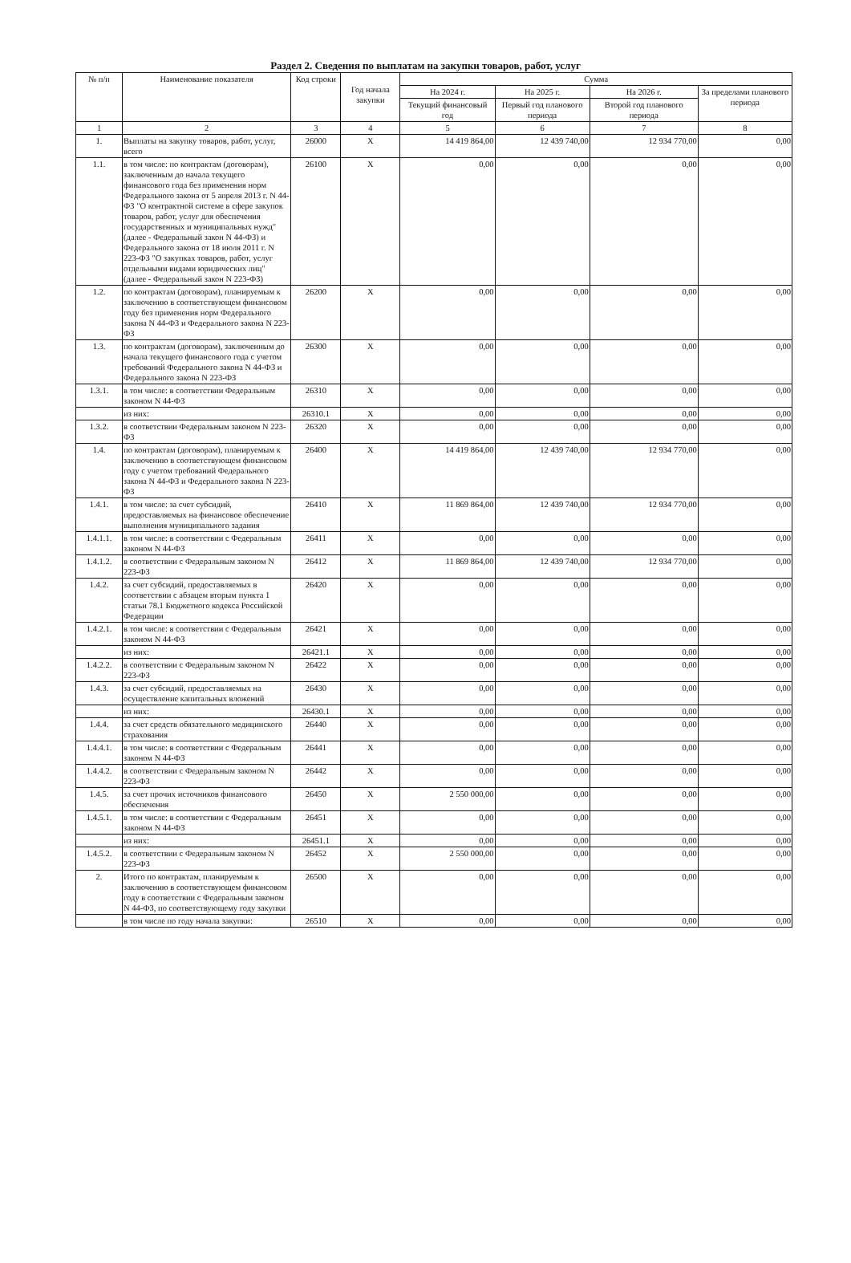Раздел 2. Сведения по выплатам на закупки товаров, работ, услуг
| № п/п | Наименование показателя | Код строки | Год начала закупки | Сумма | | | |
| --- | --- | --- | --- | --- | --- | --- | --- |
| | | | | На 2024 г. | На 2025 г. | На 2026 г. | За пределами планового периода |
| | | | | Текущий финансовый год | Первый год планового периода | Второй год планового периода | |
| 1 | 2 | 3 | 4 | 5 | 6 | 7 | 8 |
| 1. | Выплаты на закупку товаров, работ, услуг, всего | 26000 | X | 14 419 864,00 | 12 439 740,00 | 12 934 770,00 | 0,00 |
| 1.1. | в том числе: по контрактам (договорам), заключенным до начала текущего финансового года без применения норм Федерального закона от 5 апреля 2013 г. N 44-ФЗ "О контрактной системе в сфере закупок товаров, работ, услуг для обеспечения государственных и муниципальных нужд" (далее - Федеральный закон N 44-ФЗ) и Федерального закона от 18 июля 2011 г. N 223-ФЗ "О закупках товаров, работ, услуг отдельными видами юридических лиц" (далее - Федеральный закон N 223-ФЗ) | 26100 | X | 0,00 | 0,00 | 0,00 | 0,00 |
| 1.2. | по контрактам (договорам), планируемым к заключению в соответствующем финансовом году без применения норм Федерального закона N 44-ФЗ и Федерального закона N 223-ФЗ | 26200 | X | 0,00 | 0,00 | 0,00 | 0,00 |
| 1.3. | по контрактам (договорам), заключенным до начала текущего финансового года с учетом требований Федерального закона N 44-ФЗ и Федерального закона N 223-ФЗ | 26300 | X | 0,00 | 0,00 | 0,00 | 0,00 |
| 1.3.1. | в том числе: в соответствии Федеральным законом N 44-ФЗ | 26310 | X | 0,00 | 0,00 | 0,00 | 0,00 |
| | из них: | 26310.1 | X | 0,00 | 0,00 | 0,00 | 0,00 |
| 1.3.2. | в соответствии Федеральным законом N 223-ФЗ | 26320 | X | 0,00 | 0,00 | 0,00 | 0,00 |
| 1.4. | по контрактам (договорам), планируемым к заключению в соответствующем финансовом году с учетом требований Федерального закона N 44-ФЗ и Федерального закона N 223-ФЗ | 26400 | X | 14 419 864,00 | 12 439 740,00 | 12 934 770,00 | 0,00 |
| 1.4.1. | в том числе: за счет субсидий, предоставляемых на финансовое обеспечение выполнения муниципального задания | 26410 | X | 11 869 864,00 | 12 439 740,00 | 12 934 770,00 | 0,00 |
| 1.4.1.1. | в том числе: в соответствии с Федеральным законом N 44-ФЗ | 26411 | X | 0,00 | 0,00 | 0,00 | 0,00 |
| 1.4.1.2. | в соответствии с Федеральным законом N 223-ФЗ | 26412 | X | 11 869 864,00 | 12 439 740,00 | 12 934 770,00 | 0,00 |
| 1.4.2. | за счет субсидий, предоставляемых в соответствии с абзацем вторым пункта 1 статьи 78.1 Бюджетного кодекса Российской Федерации | 26420 | X | 0,00 | 0,00 | 0,00 | 0,00 |
| 1.4.2.1. | в том числе: в соответствии с Федеральным законом N 44-ФЗ | 26421 | X | 0,00 | 0,00 | 0,00 | 0,00 |
| | из них: | 26421.1 | X | 0,00 | 0,00 | 0,00 | 0,00 |
| 1.4.2.2. | в соответствии с Федеральным законом N 223-ФЗ | 26422 | X | 0,00 | 0,00 | 0,00 | 0,00 |
| 1.4.3. | за счет субсидий, предоставляемых на осуществление капитальных вложений | 26430 | X | 0,00 | 0,00 | 0,00 | 0,00 |
| | из них: | 26430.1 | X | 0,00 | 0,00 | 0,00 | 0,00 |
| 1.4.4. | за счет средств обязательного медицинского страхования | 26440 | X | 0,00 | 0,00 | 0,00 | 0,00 |
| 1.4.4.1. | в том числе: в соответствии с Федеральным законом N 44-ФЗ | 26441 | X | 0,00 | 0,00 | 0,00 | 0,00 |
| 1.4.4.2. | в соответствии с Федеральным законом N 223-ФЗ | 26442 | X | 0,00 | 0,00 | 0,00 | 0,00 |
| 1.4.5. | за счет прочих источников финансового обеспечения | 26450 | X | 2 550 000,00 | 0,00 | 0,00 | 0,00 |
| 1.4.5.1. | в том числе: в соответствии с Федеральным законом N 44-ФЗ | 26451 | X | 0,00 | 0,00 | 0,00 | 0,00 |
| | из них: | 26451.1 | X | 0,00 | 0,00 | 0,00 | 0,00 |
| 1.4.5.2. | в соответствии с Федеральным законом N 223-ФЗ | 26452 | X | 2 550 000,00 | 0,00 | 0,00 | 0,00 |
| 2. | Итого по контрактам, планируемым к заключению в соответствующем финансовом году в соответствии с Федеральным законом N 44-ФЗ, по соответствующему году закупки | 26500 | X | 0,00 | 0,00 | 0,00 | 0,00 |
| | в том числе по году начала закупки: | 26510 | X | 0,00 | 0,00 | 0,00 | 0,00 |